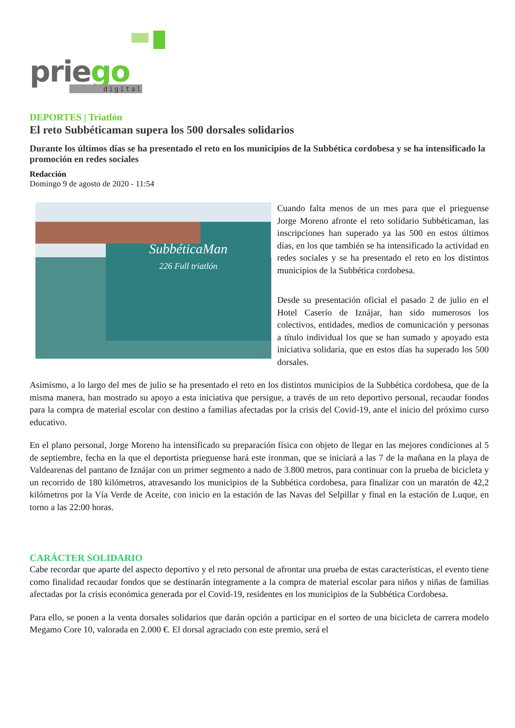priego digital
DEPORTES | Triatlón
El reto Subbéticaman supera los 500 dorsales solidarios
Durante los últimos días se ha presentado el reto en los municipios de la Subbética cordobesa y se ha intensificado la promoción en redes sociales
Redacción
Domingo 9 de agosto de 2020 - 11:54
SubbéticaMan
226 Full triatlón
Cuando falta menos de un mes para que el prieguense Jorge Moreno afronte el reto solidario Subbéticaman, las inscripciones han superado ya las 500 en estos últimos días, en los que también se ha intensificado la actividad en redes sociales y se ha presentado el reto en los distintos municipios de la Subbética cordobesa.
Desde su presentación oficial el pasado 2 de julio en el Hotel Caserío de Iznájar, han sido numerosos los colectivos, entidades, medios de comunicación y personas a título individual los que se han sumado y apoyado esta iniciativa solidaria, que en estos días ha superado los 500 dorsales.
Asimismo, a lo largo del mes de julio se ha presentado el reto en los distintos municipios de la Subbética cordobesa, que de la misma manera, han mostrado su apoyo a esta iniciativa que persigue, a través de un reto deportivo personal, recaudar fondos para la compra de material escolar con destino a familias afectadas por la crisis del Covid-19, ante el inicio del próximo curso educativo.
En el plano personal, Jorge Moreno ha intensificado su preparación física con objeto de llegar en las mejores condiciones al 5 de septiembre, fecha en la que el deportista prieguense hará este ironman, que se iniciará a las 7 de la mañana en la playa de Valdearenas del pantano de Iznájar con un primer segmento a nado de 3.800 metros, para continuar con la prueba de bicicleta y un recorrido de 180 kilómetros, atravesando los municipios de la Subbética cordobesa, para finalizar con un maratón de 42,2 kilómetros por la Vía Verde de Aceite, con inicio en la estación de las Navas del Selpillar y final en la estación de Luque, en torno a las 22:00 horas.
CARÁCTER SOLIDARIO
Cabe recordar que aparte del aspecto deportivo y el reto personal de afrontar una prueba de estas características, el evento tiene como finalidad recaudar fondos que se destinarán íntegramente a la compra de material escolar para niños y niñas de familias afectadas por la crisis económica generada por el Covid-19, residentes en los municipios de la Subbética Cordobesa.
Para ello, se ponen a la venta dorsales solidarios que darán opción a participar en el sorteo de una bicicleta de carrera modelo Megamo Core 10, valorada en 2.000 €. El dorsal agraciado con este premio, será el